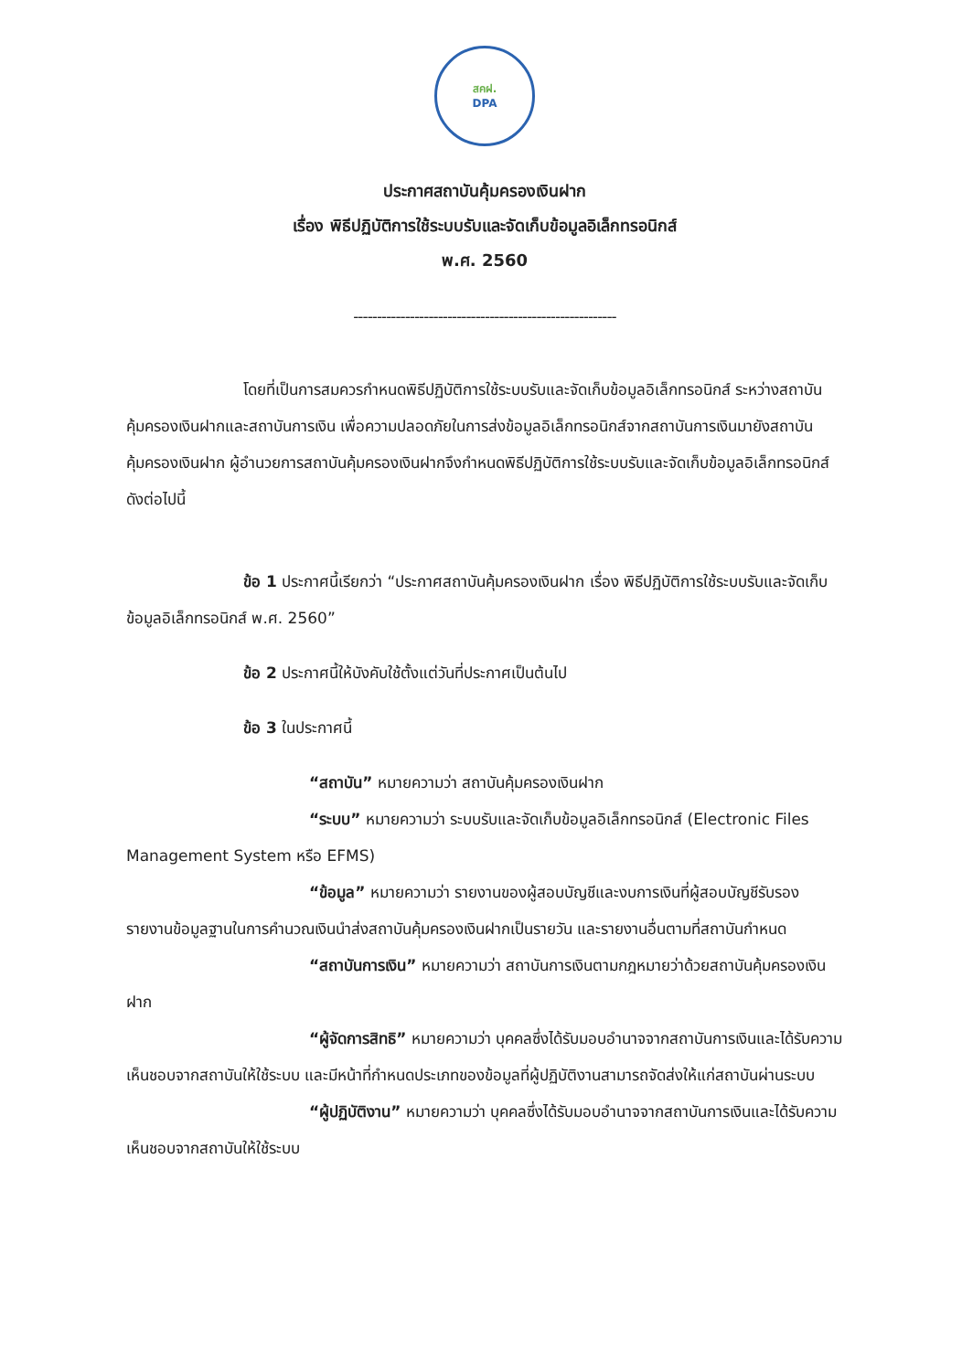สคฝ.
DPA
ประกาศสถาบันคุ้มครองเงินฝาก
เรื่อง พิธีปฏิบัติการใช้ระบบรับและจัดเก็บข้อมูลอิเล็กทรอนิกส์
พ.ศ. 2560
--------------------------------------------------------
โดยที่เป็นการสมควรกำหนดพิธีปฏิบัติการใช้ระบบรับและจัดเก็บข้อมูลอิเล็กทรอนิกส์ ระหว่างสถาบันคุ้มครองเงินฝากและสถาบันการเงิน เพื่อความปลอดภัยในการส่งข้อมูลอิเล็กทรอนิกส์จากสถาบันการเงินมายังสถาบันคุ้มครองเงินฝาก ผู้อำนวยการสถาบันคุ้มครองเงินฝากจึงกำหนดพิธีปฏิบัติการใช้ระบบรับและจัดเก็บข้อมูลอิเล็กทรอนิกส์ ดังต่อไปนี้
ข้อ 1 ประกาศนี้เรียกว่า “ประกาศสถาบันคุ้มครองเงินฝาก เรื่อง พิธีปฏิบัติการใช้ระบบรับและจัดเก็บข้อมูลอิเล็กทรอนิกส์ พ.ศ. 2560”
ข้อ 2 ประกาศนี้ให้บังคับใช้ตั้งแต่วันที่ประกาศเป็นต้นไป
ข้อ 3 ในประกาศนี้
“สถาบัน” หมายความว่า สถาบันคุ้มครองเงินฝาก
“ระบบ” หมายความว่า ระบบรับและจัดเก็บข้อมูลอิเล็กทรอนิกส์ (Electronic Files Management System หรือ EFMS)
“ข้อมูล” หมายความว่า รายงานของผู้สอบบัญชีและงบการเงินที่ผู้สอบบัญชีรับรอง รายงานข้อมูลฐานในการคำนวณเงินนำส่งสถาบันคุ้มครองเงินฝากเป็นรายวัน และรายงานอื่นตามที่สถาบันกำหนด
“สถาบันการเงิน” หมายความว่า สถาบันการเงินตามกฎหมายว่าด้วยสถาบันคุ้มครองเงินฝาก
“ผู้จัดการสิทธิ” หมายความว่า บุคคลซึ่งได้รับมอบอำนาจจากสถาบันการเงินและได้รับความเห็นชอบจากสถาบันให้ใช้ระบบ และมีหน้าที่กำหนดประเภทของข้อมูลที่ผู้ปฏิบัติงานสามารถจัดส่งให้แก่สถาบันผ่านระบบ
“ผู้ปฏิบัติงาน” หมายความว่า บุคคลซึ่งได้รับมอบอำนาจจากสถาบันการเงินและได้รับความเห็นชอบจากสถาบันให้ใช้ระบบ